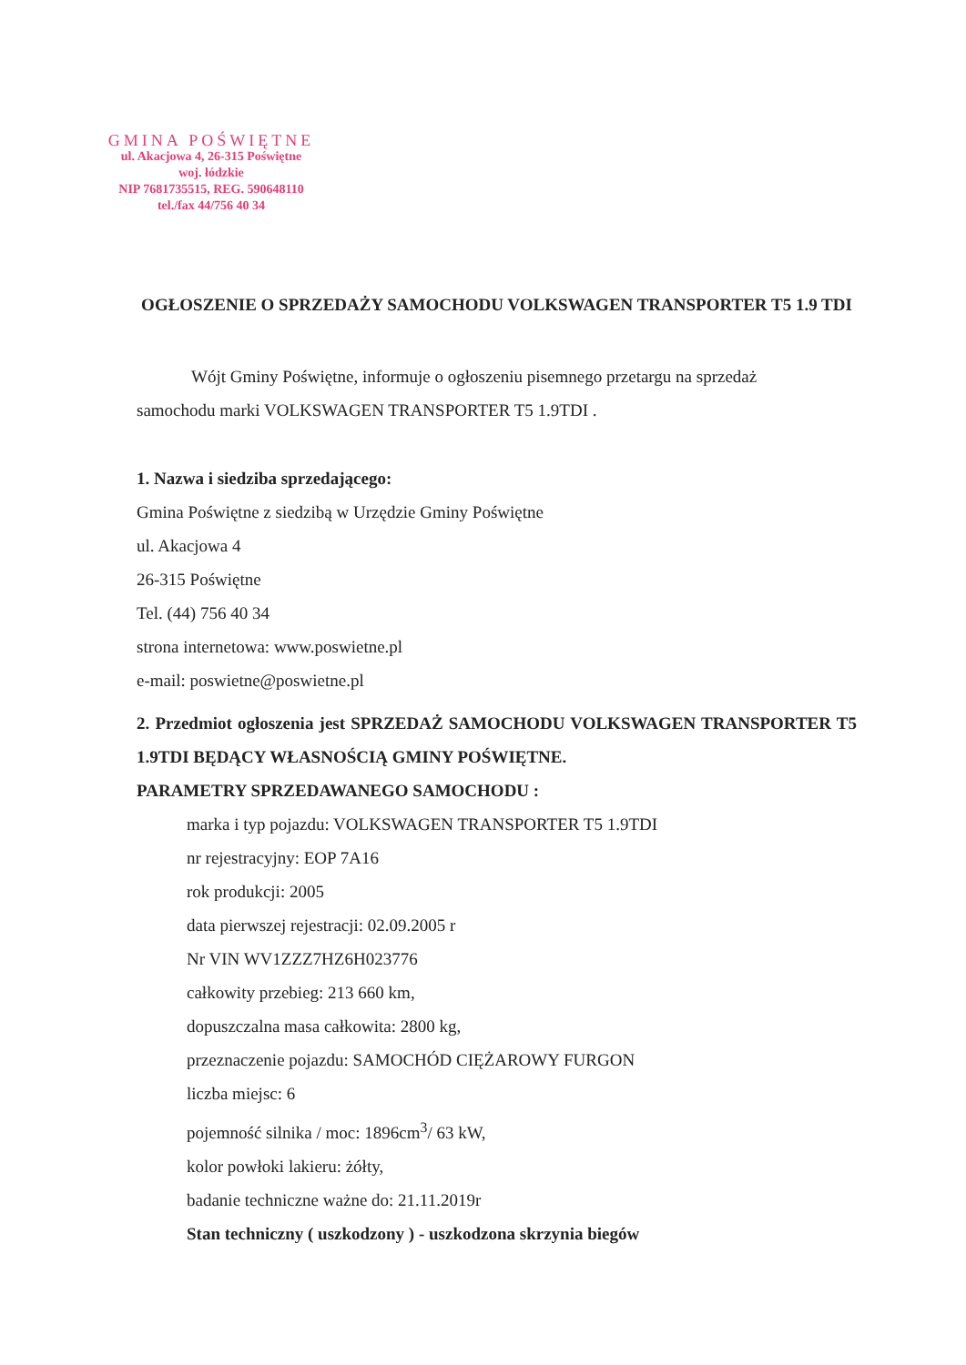GMINA POŚWIĘTNE
ul. Akacjowa 4, 26-315 Poświętne
woj. łódzkie
NIP 7681735515, REG. 590648110
tel./fax 44/756 40 34
OGŁOSZENIE O SPRZEDAŻY SAMOCHODU VOLKSWAGEN TRANSPORTER T5 1.9 TDI
Wójt Gminy Poświętne, informuje o ogłoszeniu pisemnego przetargu na sprzedaż
samochodu marki VOLKSWAGEN TRANSPORTER T5 1.9TDI .
1. Nazwa i siedziba sprzedającego:
Gmina Poświętne z siedzibą w Urzędzie Gminy Poświętne
ul. Akacjowa 4
26-315 Poświętne
Tel. (44) 756 40 34
strona internetowa: www.poswietne.pl
e-mail: poswietne@poswietne.pl
2. Przedmiot ogłoszenia jest SPRZEDAŻ SAMOCHODU VOLKSWAGEN TRANSPORTER T5 1.9TDI BĘDĄCY WŁASNOŚCIĄ GMINY POŚWIĘTNE.
PARAMETRY SPRZEDAWANEGO SAMOCHODU :
marka i typ pojazdu: VOLKSWAGEN TRANSPORTER T5 1.9TDI
nr rejestracyjny: EOP 7A16
rok produkcji: 2005
data pierwszej rejestracji: 02.09.2005 r
Nr VIN WV1ZZZ7HZ6H023776
całkowity przebieg: 213 660 km,
dopuszczalna masa całkowita: 2800 kg,
przeznaczenie pojazdu: SAMOCHÓD CIĘŻAROWY FURGON
liczba miejsc: 6
pojemność silnika / moc: 1896cm<sup>3</sup>/ 63 kW,
kolor powłoki lakieru: żółty,
badanie techniczne ważne do: 21.11.2019r
Stan techniczny ( uszkodzony ) - uszkodzona skrzynia biegów